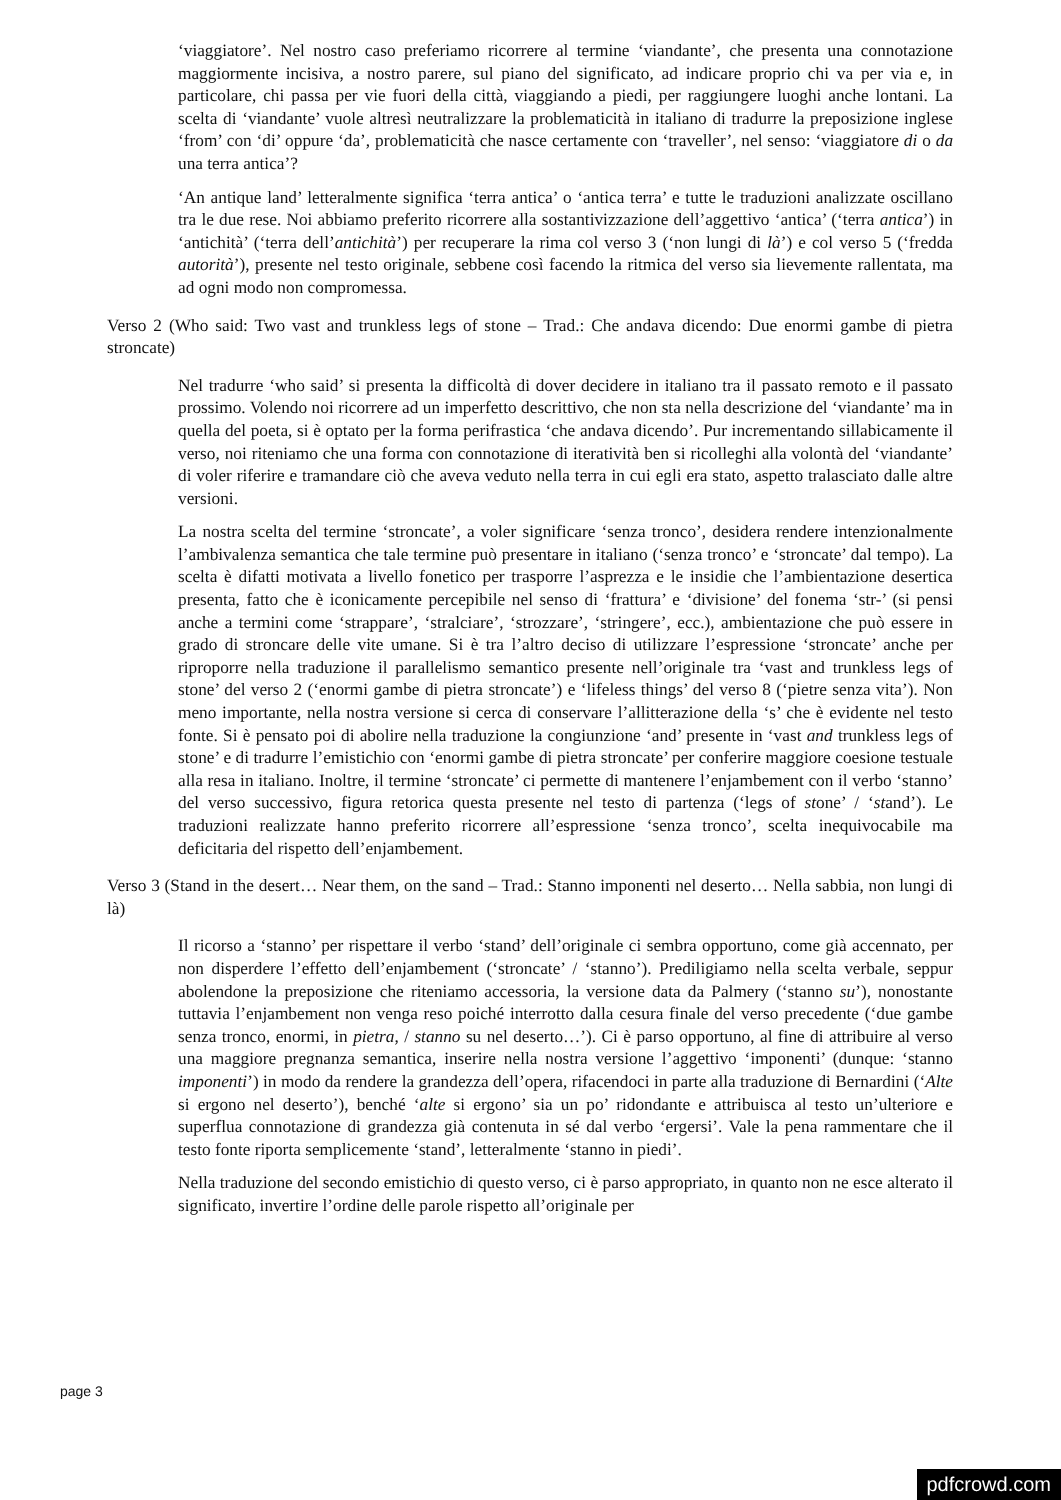‘viaggiatore’. Nel nostro caso preferiamo ricorrere al termine ‘viandante’, che presenta una connotazione maggiormente incisiva, a nostro parere, sul piano del significato, ad indicare proprio chi va per via e, in particolare, chi passa per vie fuori della città, viaggiando a piedi, per raggiungere luoghi anche lontani. La scelta di ‘viandante’ vuole altresì neutralizzare la problematicità in italiano di tradurre la preposizione inglese ‘from’ con ‘di’ oppure ‘da’, problematicità che nasce certamente con ‘traveller’, nel senso: ‘viaggiatore di o da una terra antica’?
‘An antique land’ letteralmente significa ‘terra antica’ o ‘antica terra’ e tutte le traduzioni analizzate oscillano tra le due rese. Noi abbiamo preferito ricorrere alla sostantivizzazione dell’aggettivo ‘antica’ (‘terra antica’) in ‘antichità’ (‘terra dell’antichità’) per recuperare la rima col verso 3 (‘non lungi di là’) e col verso 5 (‘fredda autorità’), presente nel testo originale, sebbene così facendo la ritmica del verso sia lievemente rallentata, ma ad ogni modo non compromessa.
Verso 2 (Who said: Two vast and trunkless legs of stone – Trad.: Che andava dicendo: Due enormi gambe di pietra stroncate)
Nel tradurre ‘who said’ si presenta la difficoltà di dover decidere in italiano tra il passato remoto e il passato prossimo. Volendo noi ricorrere ad un imperfetto descrittivo, che non sta nella descrizione del ‘viandante’ ma in quella del poeta, si è optato per la forma perifrastica ‘che andava dicendo’. Pur incrementando sillabicamente il verso, noi riteniamo che una forma con connotazione di iteratività ben si ricolleghi alla volontà del ‘viandante’ di voler riferire e tramandare ciò che aveva veduto nella terra in cui egli era stato, aspetto tralasciato dalle altre versioni.
La nostra scelta del termine ‘stroncate’, a voler significare ‘senza tronco’, desidera rendere intenzionalmente l’ambivalenza semantica che tale termine può presentare in italiano (‘senza tronco’ e ‘stroncate’ dal tempo). La scelta è difatti motivata a livello fonetico per trasporre l’asprezza e le insidie che l’ambientazione desertica presenta, fatto che è iconicamente percepibile nel senso di ‘frattura’ e ‘divisione’ del fonema ‘str-’ (si pensi anche a termini come ‘strappare’, ‘stralciare’, ‘strozzare’, ‘stringere’, ecc.), ambientazione che può essere in grado di stroncare delle vite umane. Si è tra l’altro deciso di utilizzare l’espressione ‘stroncate’ anche per riproporre nella traduzione il parallelismo semantico presente nell’originale tra ‘vast and trunkless legs of stone’ del verso 2 (‘enormi gambe di pietra stroncate’) e ‘lifeless things’ del verso 8 (‘pietre senza vita’). Non meno importante, nella nostra versione si cerca di conservare l’allitterazione della ‘s’ che è evidente nel testo fonte. Si è pensato poi di abolire nella traduzione la congiunzione ‘and’ presente in ‘vast and trunkless legs of stone’ e di tradurre l’emistichio con ‘enormi gambe di pietra stroncate’ per conferire maggiore coesione testuale alla resa in italiano. Inoltre, il termine ‘stroncate’ ci permette di mantenere l’enjambement con il verbo ‘stanno’ del verso successivo, figura retorica questa presente nel testo di partenza (‘legs of stone’ / ‘stand’). Le traduzioni realizzate hanno preferito ricorrere all’espressione ‘senza tronco’, scelta inequivocabile ma deficitaria del rispetto dell’enjambement.
Verso 3 (Stand in the desert… Near them, on the sand – Trad.: Stanno imponenti nel deserto… Nella sabbia, non lungi di là)
Il ricorso a ‘stanno’ per rispettare il verbo ‘stand’ dell’originale ci sembra opportuno, come già accennato, per non disperdere l’effetto dell’enjambement (‘stroncate’ / ‘stanno’). Prediligiamo nella scelta verbale, seppur abolendone la preposizione che riteniamo accessoria, la versione data da Palmery (‘stanno su’), nonostante tuttavia l’enjambement non venga reso poiché interrotto dalla cesura finale del verso precedente (‘due gambe senza tronco, enormi, in pietra, / stanno su nel deserto…’). Ci è parso opportuno, al fine di attribuire al verso una maggiore pregnanza semantica, inserire nella nostra versione l’aggettivo ‘imponenti’ (dunque: ‘stanno imponenti’) in modo da rendere la grandezza dell’opera, rifacendoci in parte alla traduzione di Bernardini (‘Alte si ergono nel deserto’), benché ‘alte si ergono’ sia un po’ ridondante e attribuisca al testo un’ulteriore e superflua connotazione di grandezza già contenuta in sé dal verbo ‘ergersi’. Vale la pena rammentare che il testo fonte riporta semplicemente ‘stand’, letteralmente ‘stanno in piedi’.
Nella traduzione del secondo emistichio di questo verso, ci è parso appropriato, in quanto non ne esce alterato il significato, invertire l’ordine delle parole rispetto all’originale per
page 3
pdfcrowd.com